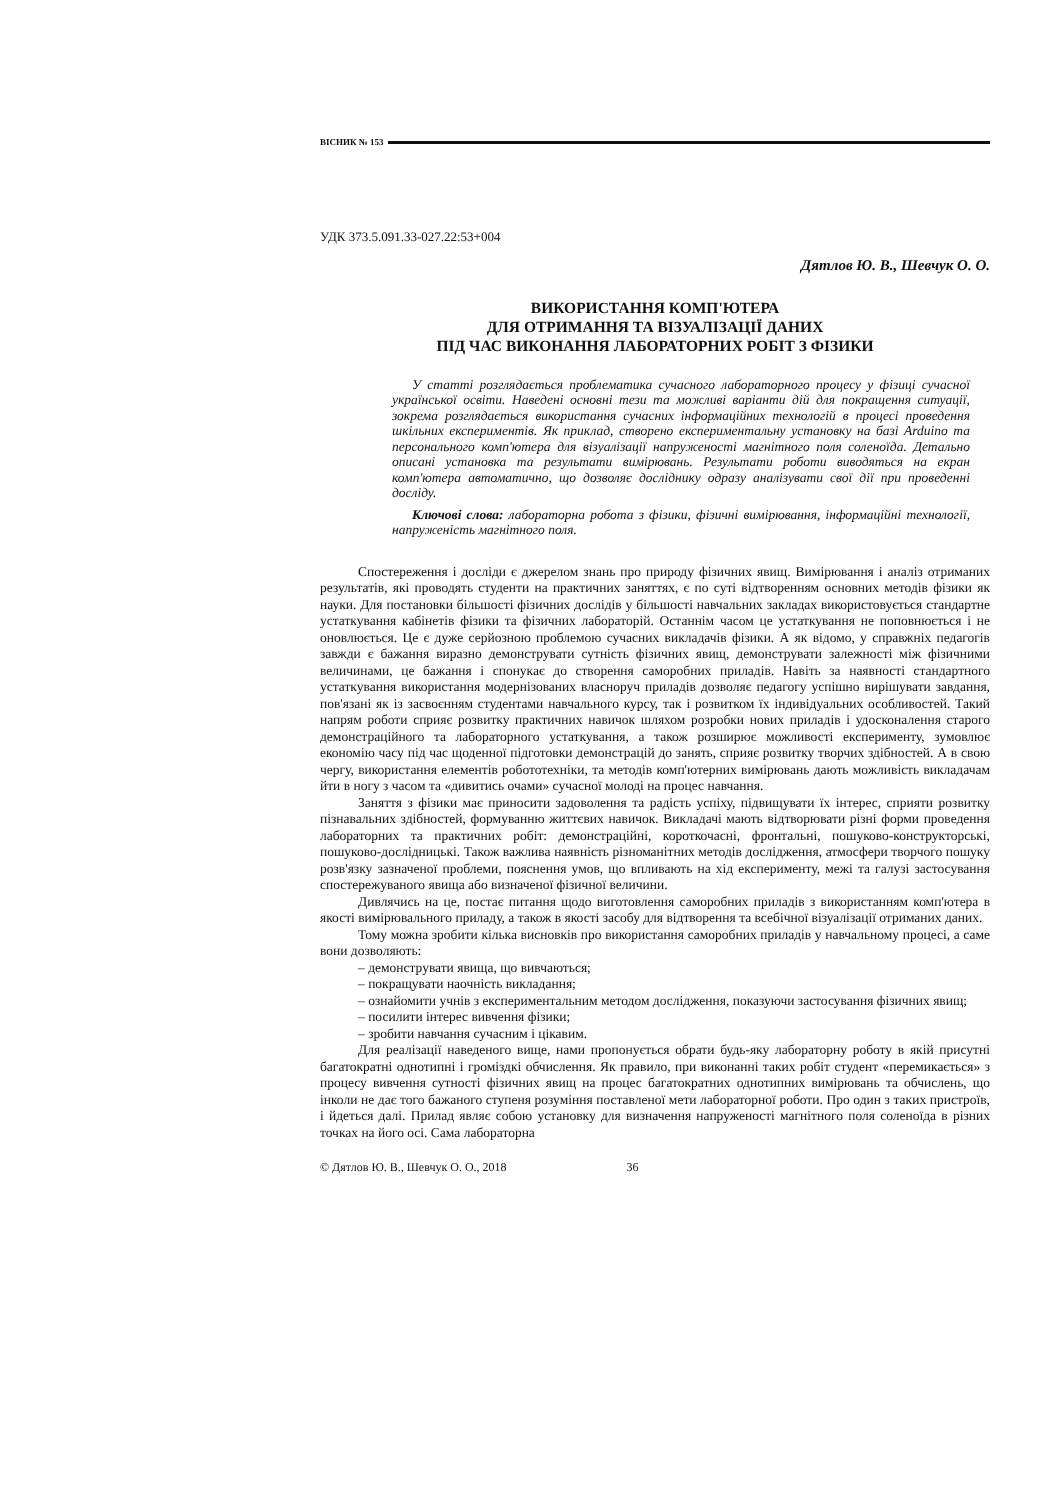ВІСНИК № 153
УДК 373.5.091.33-027.22:53+004
Дятлов Ю. В., Шевчук О. О.
ВИКОРИСТАННЯ КОМП'ЮТЕРА
ДЛЯ ОТРИМАННЯ ТА ВІЗУАЛІЗАЦІЇ ДАНИХ
ПІД ЧАС ВИКОНАННЯ ЛАБОРАТОРНИХ РОБІТ З ФІЗИКИ
У статті розглядається проблематика сучасного лабораторного процесу у фізиці сучасної української освіти. Наведені основні тези та можливі варіанти дій для покращення ситуації, зокрема розглядається використання сучасних інформаційних технологій в процесі проведення шкільних експериментів. Як приклад, створено експериментальну установку на базі Arduino та персонального комп'ютера для візуалізації напруженості магнітного поля соленоїда. Детально описані установка та результати вимірювань. Результати роботи виводяться на екран комп'ютера автоматично, що дозволяє досліднику одразу аналізувати свої дії при проведенні досліду.
Ключові слова: лабораторна робота з фізики, фізичні вимірювання, інформаційні технології, напруженість магнітного поля.
Спостереження і досліди є джерелом знань про природу фізичних явищ. Вимірювання і аналіз отриманих результатів, які проводять студенти на практичних заняттях, є по суті відтворенням основних методів фізики як науки. Для постановки більшості фізичних дослідів у більшості навчальних закладах використовується стандартне устаткування кабінетів фізики та фізичних лабораторій. Останнім часом це устаткування не поповнюється і не оновлюється. Це є дуже серйозною проблемою сучасних викладачів фізики. А як відомо, у справжніх педагогів завжди є бажання виразно демонструвати сутність фізичних явищ, демонструвати залежності між фізичними величинами, це бажання і спонукає до створення саморобних приладів. Навіть за наявності стандартного устаткування використання модернізованих власноруч приладів дозволяє педагогу успішно вирішувати завдання, пов'язані як із засвоєнням студентами навчального курсу, так і розвитком їх індивідуальних особливостей. Такий напрям роботи сприяє розвитку практичних навичок шляхом розробки нових приладів і удосконалення старого демонстраційного та лабораторного устаткування, а також розширює можливості експерименту, зумовлює економію часу під час щоденної підготовки демонстрацій до занять, сприяє розвитку творчих здібностей. А в свою чергу, використання елементів робототехніки, та методів комп'ютерних вимірювань дають можливість викладачам йти в ногу з часом та «дивитись очами» сучасної молоді на процес навчання.
Заняття з фізики має приносити задоволення та радість успіху, підвищувати їх інтерес, сприяти розвитку пізнавальних здібностей, формуванню життєвих навичок. Викладачі мають відтворювати різні форми проведення лабораторних та практичних робіт: демонстраційні, короткочасні, фронтальні, пошуково-конструкторські, пошуково-дослідницькі. Також важлива наявність різноманітних методів дослідження, атмосфери творчого пошуку розв'язку зазначеної проблеми, пояснення умов, що впливають на хід експерименту, межі та галузі застосування спостережуваного явища або визначеної фізичної величини.
Дивлячись на це, постає питання щодо виготовлення саморобних приладів з використанням комп'ютера в якості вимірювального приладу, а також в якості засобу для відтворення та всебічної візуалізації отриманих даних.
Тому можна зробити кілька висновків про використання саморобних приладів у навчальному процесі, а саме вони дозволяють:
– демонструвати явища, що вивчаються;
– покращувати наочність викладання;
– ознайомити учнів з експериментальним методом дослідження, показуючи застосування фізичних явищ;
– посилити інтерес вивчення фізики;
– зробити навчання сучасним і цікавим.
Для реалізації наведеного вище, нами пропонується обрати будь-яку лабораторну роботу в якій присутні багатократні однотипні і громіздкі обчислення. Як правило, при виконанні таких робіт студент «перемикається» з процесу вивчення сутності фізичних явищ на процес багатократних однотипних вимірювань та обчислень, що інколи не дає того бажаного ступеня розуміння поставленої мети лабораторної роботи. Про один з таких пристроїв, і йдеться далі. Прилад являє собою установку для визначення напруженості магнітного поля соленоїда в різних точках на його осі. Сама лабораторна
© Дятлов Ю. В., Шевчук О. О., 2018 36